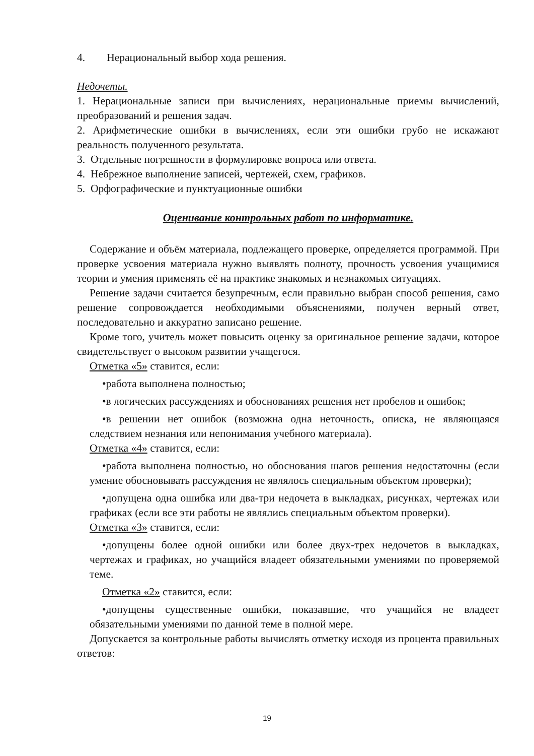4. Нерациональный выбор хода решения.
Недочеты.
1. Нерациональные записи при вычислениях, нерациональные приемы вычислений, преобразований и решения задач.
2. Арифметические ошибки в вычислениях, если эти ошибки грубо не искажают реальность полученного результата.
3. Отдельные погрешности в формулировке вопроса или ответа.
4. Небрежное выполнение записей, чертежей, схем, графиков.
5. Орфографические и пунктуационные ошибки
Оценивание контрольных работ по информатике.
Содержание и объём материала, подлежащего проверке, определяется программой. При проверке усвоения материала нужно выявлять полноту, прочность усвоения учащимися теории и умения применять её на практике знакомых и незнакомых ситуациях.
Решение задачи считается безупречным, если правильно выбран способ решения, само решение сопровождается необходимыми объяснениями, получен верный ответ, последовательно и аккуратно записано решение.
Кроме того, учитель может повысить оценку за оригинальное решение задачи, которое свидетельствует о высоком развитии учащегося.
Отметка «5» ставится, если:
•работа выполнена полностью;
•в логических рассуждениях и обоснованиях решения нет пробелов и ошибок;
•в решении нет ошибок (возможна одна неточность, описка, не являющаяся следствием незнания или непонимания учебного материала).
Отметка «4» ставится, если:
•работа выполнена полностью, но обоснования шагов решения недостаточны (если умение обосновывать рассуждения не являлось специальным объектом проверки);
•допущена одна ошибка или два-три недочета в выкладках, рисунках, чертежах или графиках (если все эти работы не являлись специальным объектом проверки).
Отметка «3» ставится, если:
•допущены более одной ошибки или более двух-трех недочетов в выкладках, чертежах и графиках, но учащийся владеет обязательными умениями по проверяемой теме.
Отметка «2» ставится, если:
•допущены существенные ошибки, показавшие, что учащийся не владеет обязательными умениями по данной теме в полной мере.
Допускается за контрольные работы вычислять отметку исходя из процента правильных ответов:
19